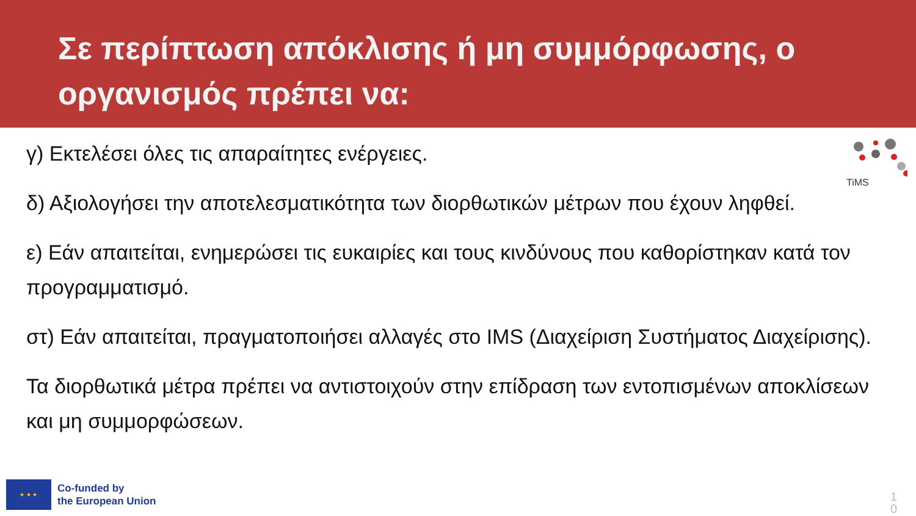Σε περίπτωση απόκλισης ή μη συμμόρφωσης, ο οργανισμός πρέπει να:
γ) Εκτελέσει όλες τις απαραίτητες ενέργειες.
δ) Αξιολογήσει την αποτελεσματικότητα των διορθωτικών μέτρων που έχουν ληφθεί.
ε) Εάν απαιτείται, ενημερώσει τις ευκαιρίες και τους κινδύνους που καθορίστηκαν κατά τον προγραμματισμό.
στ) Εάν απαιτείται, πραγματοποιήσει αλλαγές στο IMS (Διαχείριση Συστήματος Διαχείρισης).
Τα διορθωτικά μέτρα πρέπει να αντιστοιχούν στην επίδραση των εντοπισμένων αποκλίσεων και μη συμμορφώσεων.
TiMS
★ ★ ★
Co-funded by
the European Union
1 0